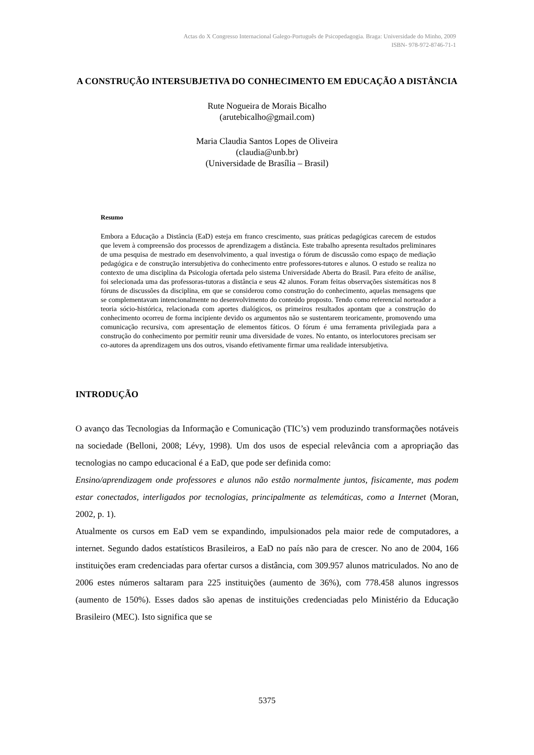Actas do X Congresso Internacional Galego-Português de Psicopedagogia. Braga: Universidade do Minho, 2009
ISBN- 978-972-8746-71-1
A CONSTRUÇÃO INTERSUBJETIVA DO CONHECIMENTO EM EDUCAÇÃO A DISTÂNCIA
Rute Nogueira de Morais Bicalho
(arutebicalho@gmail.com)
Maria Claudia Santos Lopes de Oliveira
(claudia@unb.br)
(Universidade de Brasília – Brasil)
Resumo
Embora a Educação a Distância (EaD) esteja em franco crescimento, suas práticas pedagógicas carecem de estudos que levem à compreensão dos processos de aprendizagem a distância. Este trabalho apresenta resultados preliminares de uma pesquisa de mestrado em desenvolvimento, a qual investiga o fórum de discussão como espaço de mediação pedagógica e de construção intersubjetiva do conhecimento entre professores-tutores e alunos. O estudo se realiza no contexto de uma disciplina da Psicologia ofertada pelo sistema Universidade Aberta do Brasil. Para efeito de análise, foi selecionada uma das professoras-tutoras a distância e seus 42 alunos. Foram feitas observações sistemáticas nos 8 fóruns de discussões da disciplina, em que se considerou como construção do conhecimento, aquelas mensagens que se complementavam intencionalmente no desenvolvimento do conteúdo proposto. Tendo como referencial norteador a teoria sócio-histórica, relacionada com aportes dialógicos, os primeiros resultados apontam que a construção do conhecimento ocorreu de forma incipiente devido os argumentos não se sustentarem teoricamente, promovendo uma comunicação recursiva, com apresentação de elementos fáticos. O fórum é uma ferramenta privilegiada para a construção do conhecimento por permitir reunir uma diversidade de vozes. No entanto, os interlocutores precisam ser co-autores da aprendizagem uns dos outros, visando efetivamente firmar uma realidade intersubjetiva.
INTRODUÇÃO
O avanço das Tecnologias da Informação e Comunicação (TIC’s) vem produzindo transformações notáveis na sociedade (Belloni, 2008; Lévy, 1998). Um dos usos de especial relevância com a apropriação das tecnologias no campo educacional é a EaD, que pode ser definida como:
Ensino/aprendizagem onde professores e alunos não estão normalmente juntos, fisicamente, mas podem estar conectados, interligados por tecnologias, principalmente as telemáticas, como a Internet (Moran, 2002, p. 1).
Atualmente os cursos em EaD vem se expandindo, impulsionados pela maior rede de computadores, a internet. Segundo dados estatísticos Brasileiros, a EaD no país não para de crescer. No ano de 2004, 166 instituições eram credenciadas para ofertar cursos a distância, com 309.957 alunos matriculados. No ano de 2006 estes números saltaram para 225 instituições (aumento de 36%), com 778.458 alunos ingressos (aumento de 150%). Esses dados são apenas de instituições credenciadas pelo Ministério da Educação Brasileiro (MEC). Isto significa que se
5375